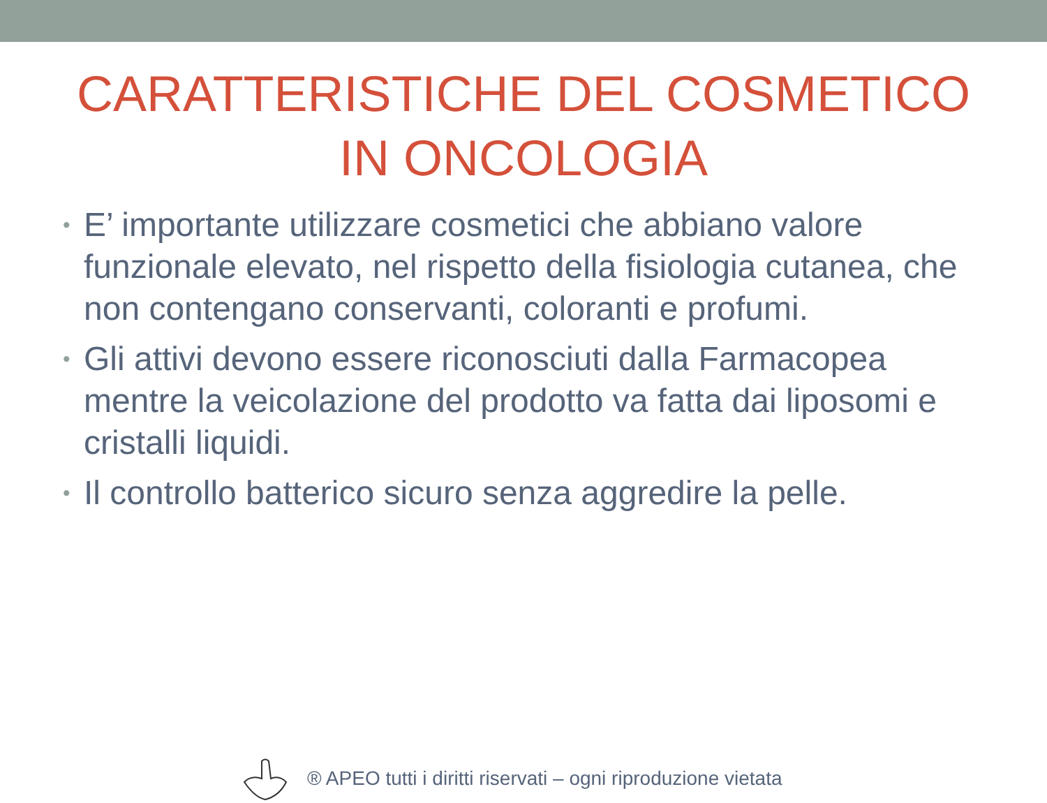CARATTERISTICHE DEL COSMETICO
IN ONCOLOGIA
• E’ importante utilizzare cosmetici che abbiano valore funzionale elevato, nel rispetto della fisiologia cutanea, che non contengano conservanti, coloranti e profumi.
• Gli attivi devono essere riconosciuti dalla Farmacopea mentre la veicolazione del prodotto va fatta dai liposomi e cristalli liquidi.
• Il controllo batterico sicuro senza aggredire la pelle.
® APEO tutti i diritti riservati – ogni riproduzione vietata